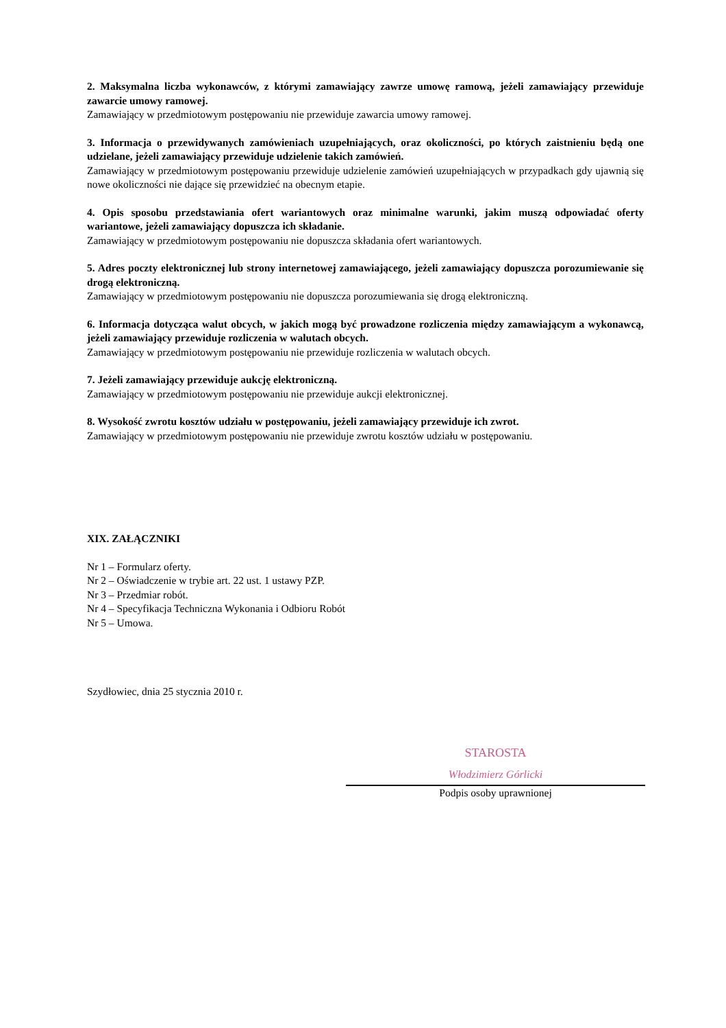2. Maksymalna liczba wykonawców, z którymi zamawiający zawrze umowę ramową, jeżeli zamawiający przewiduje zawarcie umowy ramowej.
Zamawiający w przedmiotowym postępowaniu nie przewiduje zawarcia umowy ramowej.
3. Informacja o przewidywanych zamówieniach uzupełniających, oraz okoliczności, po których zaistnieniu będą one udzielane, jeżeli zamawiający przewiduje udzielenie takich zamówień.
Zamawiający w przedmiotowym postępowaniu przewiduje udzielenie zamówień uzupełniających w przypadkach gdy ujawnią się nowe okoliczności nie dające się przewidzieć na obecnym etapie.
4. Opis sposobu przedstawiania ofert wariantowych oraz minimalne warunki, jakim muszą odpowiadać oferty wariantowe, jeżeli zamawiający dopuszcza ich składanie.
Zamawiający w przedmiotowym postępowaniu nie dopuszcza składania ofert wariantowych.
5. Adres poczty elektronicznej lub strony internetowej zamawiającego, jeżeli zamawiający dopuszcza porozumiewanie się drogą elektroniczną.
Zamawiający w przedmiotowym postępowaniu nie dopuszcza porozumiewania się drogą elektroniczną.
6. Informacja dotycząca walut obcych, w jakich mogą być prowadzone rozliczenia między zamawiającym a wykonawcą, jeżeli zamawiający przewiduje rozliczenia w walutach obcych.
Zamawiający w przedmiotowym postępowaniu nie przewiduje rozliczenia w walutach obcych.
7. Jeżeli zamawiający przewiduje aukcję elektroniczną.
Zamawiający w przedmiotowym postępowaniu nie przewiduje aukcji elektronicznej.
8. Wysokość zwrotu kosztów udziału w postępowaniu, jeżeli zamawiający przewiduje ich zwrot.
Zamawiający w przedmiotowym postępowaniu nie przewiduje zwrotu kosztów udziału w postępowaniu.
XIX. ZAŁĄCZNIKI
Nr 1 – Formularz oferty.
Nr 2 – Oświadczenie w trybie art. 22 ust. 1 ustawy PZP.
Nr 3 – Przedmiar robót.
Nr 4 – Specyfikacja Techniczna Wykonania i Odbioru Robót
Nr 5 – Umowa.
Szydłowiec, dnia 25 stycznia 2010 r.
STAROSTA
Włodzimierz Górlicki
Podpis osoby uprawnionej